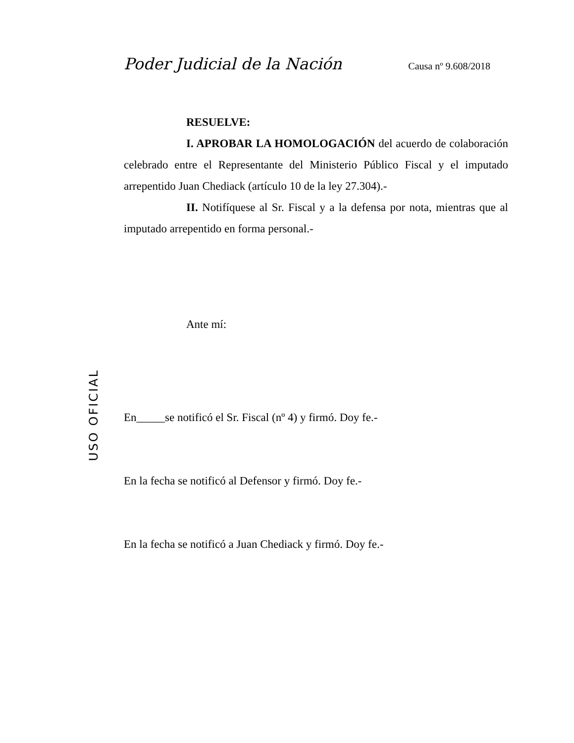Poder Judicial de la Nación Causa nº 9.608/2018
USO OFICIAL
RESUELVE:
I. APROBAR LA HOMOLOGACIÓN del acuerdo de colaboración celebrado entre el Representante del Ministerio Público Fiscal y el imputado arrepentido Juan Chediack (artículo 10 de la ley 27.304).-
II. Notifíquese al Sr. Fiscal y a la defensa por nota, mientras que al imputado arrepentido en forma personal.-
Ante mí:
En_____se notificó el Sr. Fiscal (nº 4) y firmó. Doy fe.-
En la fecha se notificó al Defensor y firmó. Doy fe.-
En la fecha se notificó a Juan Chediack y firmó. Doy fe.-